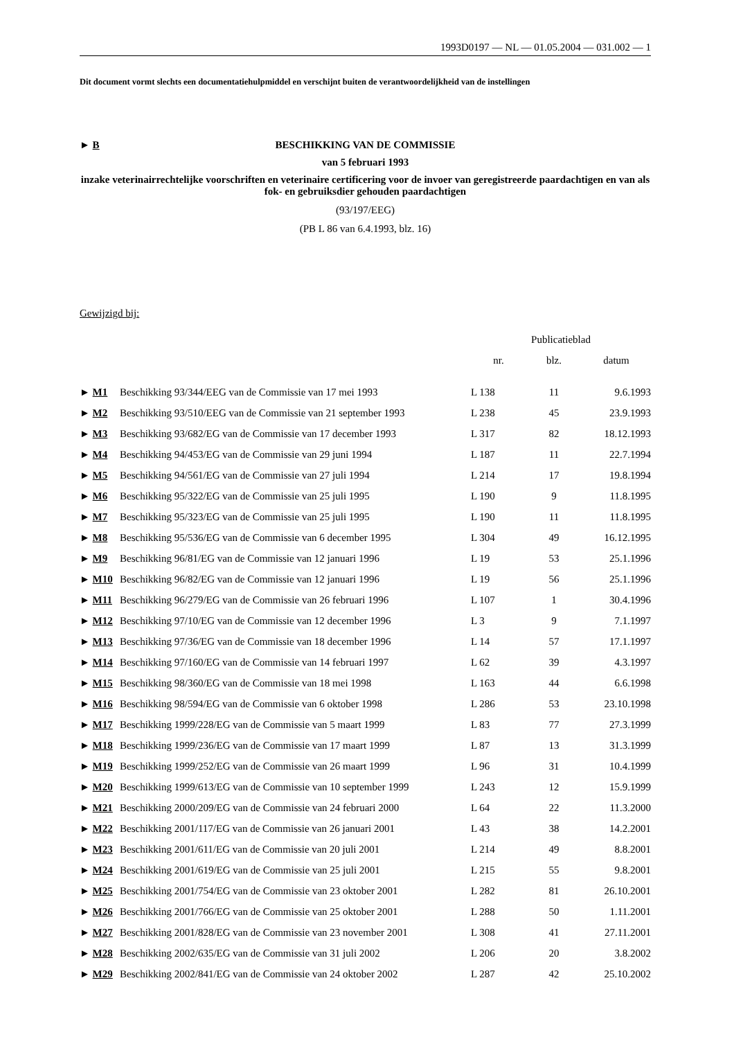1993D0197 — NL — 01.05.2004 — 031.002 — 1
Dit document vormt slechts een documentatiehulpmiddel en verschijnt buiten de verantwoordelijkheid van de instellingen
► B
BESCHIKKING VAN DE COMMISSIE
van 5 februari 1993
inzake veterinairrechtelijke voorschriften en veterinaire certificering voor de invoer van geregistreerde paardachtigen en van als fok- en gebruiksdier gehouden paardachtigen
(93/197/EEG)
(PB L 86 van 6.4.1993, blz. 16)
Gewijzigd bij:
| | | Publicatieblad | | |
| --- | --- | --- | --- | --- |
| | | nr. | blz. | datum |
| ► M1 | Beschikking 93/344/EEG van de Commissie van 17 mei 1993 | L 138 | 11 | 9.6.1993 |
| ► M2 | Beschikking 93/510/EEG van de Commissie van 21 september 1993 | L 238 | 45 | 23.9.1993 |
| ► M3 | Beschikking 93/682/EG van de Commissie van 17 december 1993 | L 317 | 82 | 18.12.1993 |
| ► M4 | Beschikking 94/453/EG van de Commissie van 29 juni 1994 | L 187 | 11 | 22.7.1994 |
| ► M5 | Beschikking 94/561/EG van de Commissie van 27 juli 1994 | L 214 | 17 | 19.8.1994 |
| ► M6 | Beschikking 95/322/EG van de Commissie van 25 juli 1995 | L 190 | 9 | 11.8.1995 |
| ► M7 | Beschikking 95/323/EG van de Commissie van 25 juli 1995 | L 190 | 11 | 11.8.1995 |
| ► M8 | Beschikking 95/536/EG van de Commissie van 6 december 1995 | L 304 | 49 | 16.12.1995 |
| ► M9 | Beschikking 96/81/EG van de Commissie van 12 januari 1996 | L 19 | 53 | 25.1.1996 |
| ► M10 | Beschikking 96/82/EG van de Commissie van 12 januari 1996 | L 19 | 56 | 25.1.1996 |
| ► M11 | Beschikking 96/279/EG van de Commissie van 26 februari 1996 | L 107 | 1 | 30.4.1996 |
| ► M12 | Beschikking 97/10/EG van de Commissie van 12 december 1996 | L 3 | 9 | 7.1.1997 |
| ► M13 | Beschikking 97/36/EG van de Commissie van 18 december 1996 | L 14 | 57 | 17.1.1997 |
| ► M14 | Beschikking 97/160/EG van de Commissie van 14 februari 1997 | L 62 | 39 | 4.3.1997 |
| ► M15 | Beschikking 98/360/EG van de Commissie van 18 mei 1998 | L 163 | 44 | 6.6.1998 |
| ► M16 | Beschikking 98/594/EG van de Commissie van 6 oktober 1998 | L 286 | 53 | 23.10.1998 |
| ► M17 | Beschikking 1999/228/EG van de Commissie van 5 maart 1999 | L 83 | 77 | 27.3.1999 |
| ► M18 | Beschikking 1999/236/EG van de Commissie van 17 maart 1999 | L 87 | 13 | 31.3.1999 |
| ► M19 | Beschikking 1999/252/EG van de Commissie van 26 maart 1999 | L 96 | 31 | 10.4.1999 |
| ► M20 | Beschikking 1999/613/EG van de Commissie van 10 september 1999 | L 243 | 12 | 15.9.1999 |
| ► M21 | Beschikking 2000/209/EG van de Commissie van 24 februari 2000 | L 64 | 22 | 11.3.2000 |
| ► M22 | Beschikking 2001/117/EG van de Commissie van 26 januari 2001 | L 43 | 38 | 14.2.2001 |
| ► M23 | Beschikking 2001/611/EG van de Commissie van 20 juli 2001 | L 214 | 49 | 8.8.2001 |
| ► M24 | Beschikking 2001/619/EG van de Commissie van 25 juli 2001 | L 215 | 55 | 9.8.2001 |
| ► M25 | Beschikking 2001/754/EG van de Commissie van 23 oktober 2001 | L 282 | 81 | 26.10.2001 |
| ► M26 | Beschikking 2001/766/EG van de Commissie van 25 oktober 2001 | L 288 | 50 | 1.11.2001 |
| ► M27 | Beschikking 2001/828/EG van de Commissie van 23 november 2001 | L 308 | 41 | 27.11.2001 |
| ► M28 | Beschikking 2002/635/EG van de Commissie van 31 juli 2002 | L 206 | 20 | 3.8.2002 |
| ► M29 | Beschikking 2002/841/EG van de Commissie van 24 oktober 2002 | L 287 | 42 | 25.10.2002 |